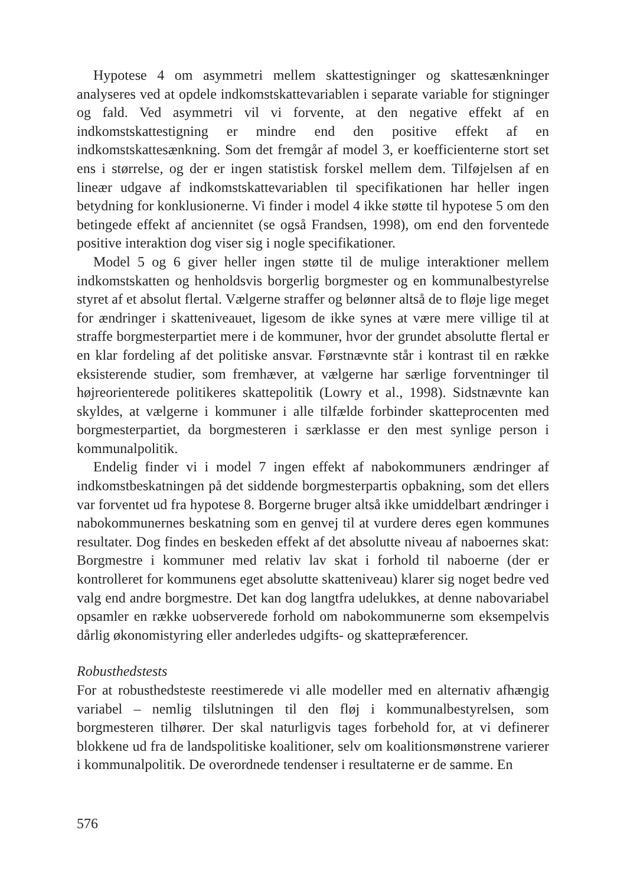Hypotese 4 om asymmetri mellem skattestigninger og skattesænkninger analyseres ved at opdele indkomstskattevariablen i separate variable for stigninger og fald. Ved asymmetri vil vi forvente, at den negative effekt af en indkomstskattestigning er mindre end den positive effekt af en indkomstskattesænkning. Som det fremgår af model 3, er koefficienterne stort set ens i størrelse, og der er ingen statistisk forskel mellem dem. Tilføjelsen af en lineær udgave af indkomstskattevariablen til specifikationen har heller ingen betydning for konklusionerne. Vi finder i model 4 ikke støtte til hypotese 5 om den betingede effekt af anciennitet (se også Frandsen, 1998), om end den forventede positive interaktion dog viser sig i nogle specifikationer.
Model 5 og 6 giver heller ingen støtte til de mulige interaktioner mellem indkomstskatten og henholdsvis borgerlig borgmester og en kommunalbestyrelse styret af et absolut flertal. Vælgerne straffer og belønner altså de to fløje lige meget for ændringer i skatteniveauet, ligesom de ikke synes at være mere villige til at straffe borgmesterpartiet mere i de kommuner, hvor der grundet absolutte flertal er en klar fordeling af det politiske ansvar. Førstnævnte står i kontrast til en række eksisterende studier, som fremhæver, at vælgerne har særlige forventninger til højreorienterede politikeres skattepolitik (Lowry et al., 1998). Sidstnævnte kan skyldes, at vælgerne i kommuner i alle tilfælde forbinder skatteprocenten med borgmesterpartiet, da borgmesteren i særklasse er den mest synlige person i kommunalpolitik.
Endelig finder vi i model 7 ingen effekt af nabokommuners ændringer af indkomstbeskatningen på det siddende borgmesterpartis opbakning, som det ellers var forventet ud fra hypotese 8. Borgerne bruger altså ikke umiddelbart ændringer i nabokommunernes beskatning som en genvej til at vurdere deres egen kommunes resultater. Dog findes en beskeden effekt af det absolutte niveau af naboernes skat: Borgmestre i kommuner med relativ lav skat i forhold til naboerne (der er kontrolleret for kommunens eget absolutte skatteniveau) klarer sig noget bedre ved valg end andre borgmestre. Det kan dog langtfra udelukkes, at denne nabovariabel opsamler en række uobserverede forhold om nabokommunerne som eksempelvis dårlig økonomistyring eller anderledes udgifts- og skattepræferencer.
Robusthedstests
For at robusthedsteste reestimerede vi alle modeller med en alternativ afhængig variabel – nemlig tilslutningen til den fløj i kommunalbestyrelsen, som borgmesteren tilhører. Der skal naturligvis tages forbehold for, at vi definerer blokkene ud fra de landspolitiske koalitioner, selv om koalitionsmønstrene varierer i kommunalpolitik. De overordnede tendenser i resultaterne er de samme. En
576